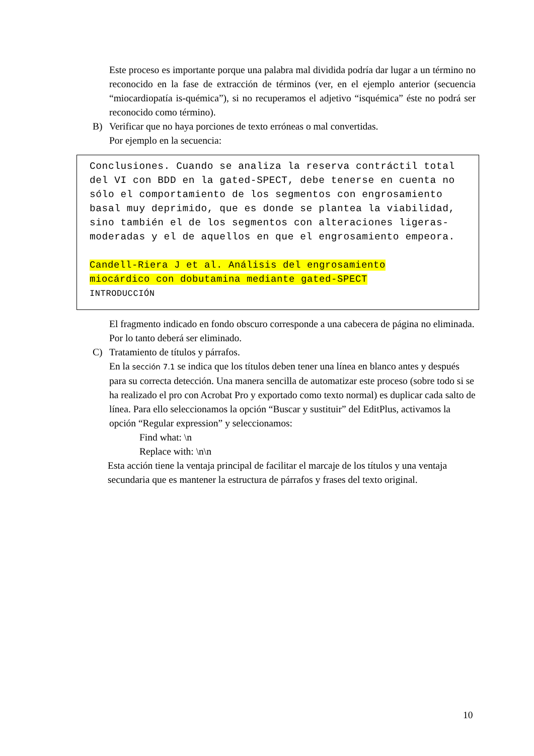Este proceso es importante porque una palabra mal dividida podría dar lugar a un término no reconocido en la fase de extracción de términos (ver, en el ejemplo anterior (secuencia “miocardiopatía is-quémica”), si no recuperamos el adjetivo “isquémica” éste no podrá ser reconocido como término).
B) Verificar que no haya porciones de texto erróneas o mal convertidas.
Por ejemplo en la secuencia:
Conclusiones. Cuando se analiza la reserva contráctil total del VI con BDD en la gated-SPECT, debe tenerse en cuenta no sólo el comportamiento de los segmentos con engrosamiento basal muy deprimido, que es donde se plantea la viabilidad, sino también el de los segmentos con alteraciones ligeras-moderadas y el de aquellos en que el engrosamiento empeora.
Candell-Riera J et al. Análisis del engrosamiento
miocárdico con dobutamina mediante gated-SPECT
INTRODUCCIÓN
El fragmento indicado en fondo obscuro corresponde a una cabecera de página no eliminada. Por lo tanto deberá ser eliminado.
C) Tratamiento de títulos y párrafos.
En la sección 7.1 se indica que los títulos deben tener una línea en blanco antes y después para su correcta detección. Una manera sencilla de automatizar este proceso (sobre todo si se ha realizado el pro con Acrobat Pro y exportado como texto normal) es duplicar cada salto de línea. Para ello seleccionamos la opción “Buscar y sustituir” del EditPlus, activamos la opción “Regular expression” y seleccionamos:
Find what: \n
Replace with: \n\n
Esta acción tiene la ventaja principal de facilitar el marcaje de los títulos y una ventaja secundaria que es mantener la estructura de párrafos y frases del texto original.
10